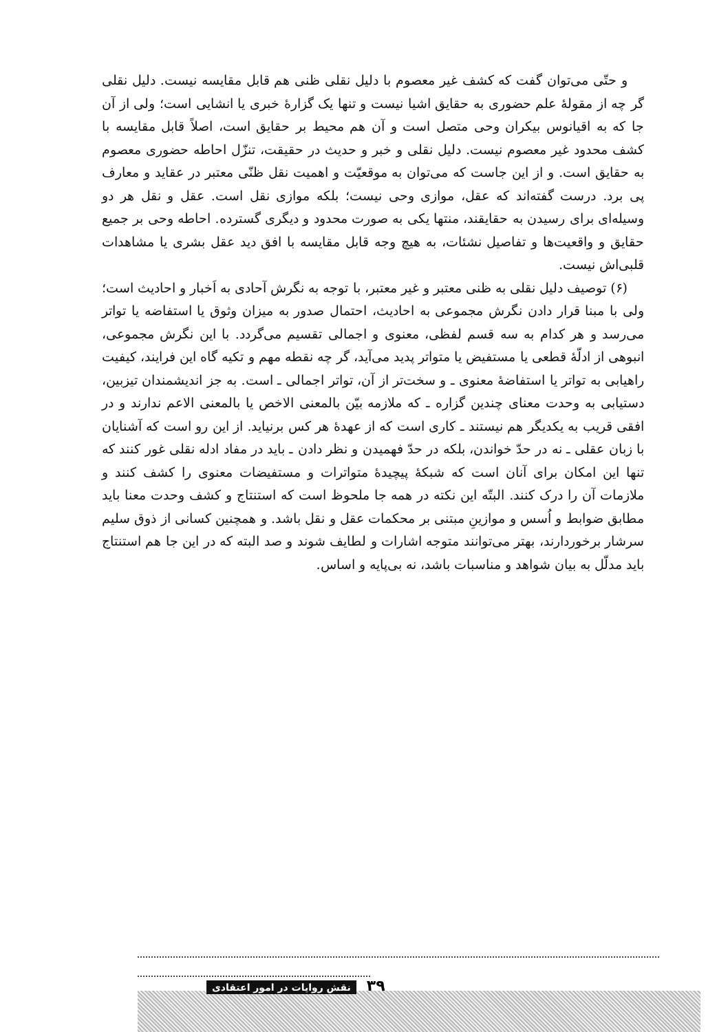و حتّی می‌توان گفت که کشف غیر معصوم با دلیل نقلی ظنی هم قابل مقایسه نیست. دلیل نقلی گر چه از مقولهٔ علم حضوری به حقایق اشیا نیست و تنها یک گزارهٔ خبری یا انشایی است؛ ولی از آن جا که به اقیانوس بیکران وحی متصل است و آن هم محیط بر حقایق است، اصلاً قابل مقایسه با کشف محدود غیر معصوم نیست. دلیل نقلی و خبر و حدیث در حقیقت، تنزّل احاطه حضوری معصوم به حقایق است. و از این جاست که می‌توان به موقعیّت و اهمیت نقل ظنّی معتبر در عقاید و معارف پی برد. درست گفته‌اند که عقل، موازی وحی نیست؛ بلکه موازی نقل است. عقل و نقل هر دو وسیله‌ای برای رسیدن به حقایقند، منتها یکی به صورت محدود و دیگری گسترده. احاطه وحی بر جمیع حقایق و واقعیت‌ها و تفاصیل نشئات، به هیچ وجه قابل مقایسه با افق دید عقل بشری یا مشاهدات قلبی‌اش نیست.
(۶) توصیف دلیل نقلی به ظنی معتبر و غیر معتبر، با توجه به نگرش آحادی به اَخبار و احادیث است؛ ولی با مبنا قرار دادن نگرش مجموعی به احادیث، احتمال صدور به میزان وثوق یا استفاضه یا تواتر می‌رسد و هر کدام به سه قسم لفظی، معنوی و اجمالی تقسیم می‌گردد. با این نگرش مجموعی، انبوهی از ادلّهٔ قطعی یا مستفیض یا متواتر پدید می‌آید، گر چه نقطه مهم و تکیه گاه این فرایند، کیفیت راهیابی به تواتر یا استفاضهٔ معنوی ـ و سخت‌تر از آن، تواتر اجمالی ـ است. به جز اندیشمندان تیزبین، دستیابی به وحدت معنای چندین گزاره ـ که ملازمه بیّن بالمعنی الاخص یا بالمعنی الاعم ندارند و در افقی قریب به یکدیگر هم نیستند ـ کاری است که از عهدهٔ هر کس برنیاید. از این رو است که آشنایان با زبان عقلی ـ نه در حدّ خواندن، بلکه در حدّ فهمیدن و نظر دادن ـ باید در مفاد ادله نقلی غور کنند که تنها این امکان برای آنان است که شبکهٔ پیچیدهٔ متواترات و مستفیضات معنوی را کشف کنند و ملازمات آن را درک کنند. البتّه این نکته در همه جا ملحوظ است که استنتاج و کشف وحدت معنا باید مطابق ضوابط و اُسس و موازینِ مبتنی بر محکمات عقل و نقل باشد. و همچنین کسانی از ذوق سلیم سرشار برخوردارند، بهتر می‌توانند متوجه اشارات و لطایف شوند و صد البته که در این جا هم استنتاج باید مدلّل به بیان شواهد و مناسبات باشد، نه بی‌پایه و اساس.
۳۹ نقش روایات در امور اعتقادی